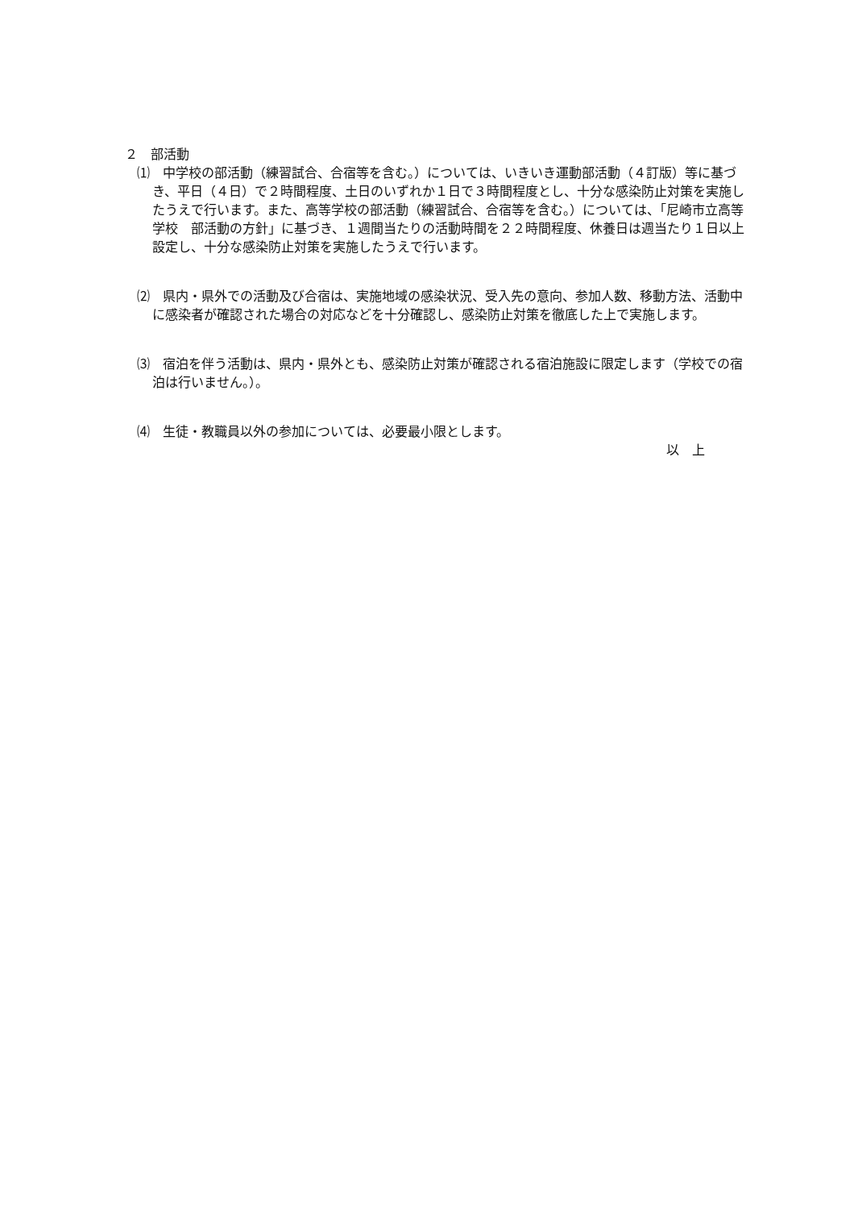２　部活動
⑴　中学校の部活動（練習試合、合宿等を含む。）については、いきいき運動部活動（４訂版）等に基づき、平日（４日）で２時間程度、土日のいずれか１日で３時間程度とし、十分な感染防止対策を実施したうえで行います。また、高等学校の部活動（練習試合、合宿等を含む。）については、「尼崎市立高等学校　部活動の方針」に基づき、１週間当たりの活動時間を２２時間程度、休養日は週当たり１日以上設定し、十分な感染防止対策を実施したうえで行います。
⑵　県内・県外での活動及び合宿は、実施地域の感染状況、受入先の意向、参加人数、移動方法、活動中に感染者が確認された場合の対応などを十分確認し、感染防止対策を徹底した上で実施します。
⑶　宿泊を伴う活動は、県内・県外とも、感染防止対策が確認される宿泊施設に限定します（学校での宿泊は行いません。）。
⑷　生徒・教職員以外の参加については、必要最小限とします。
以　上